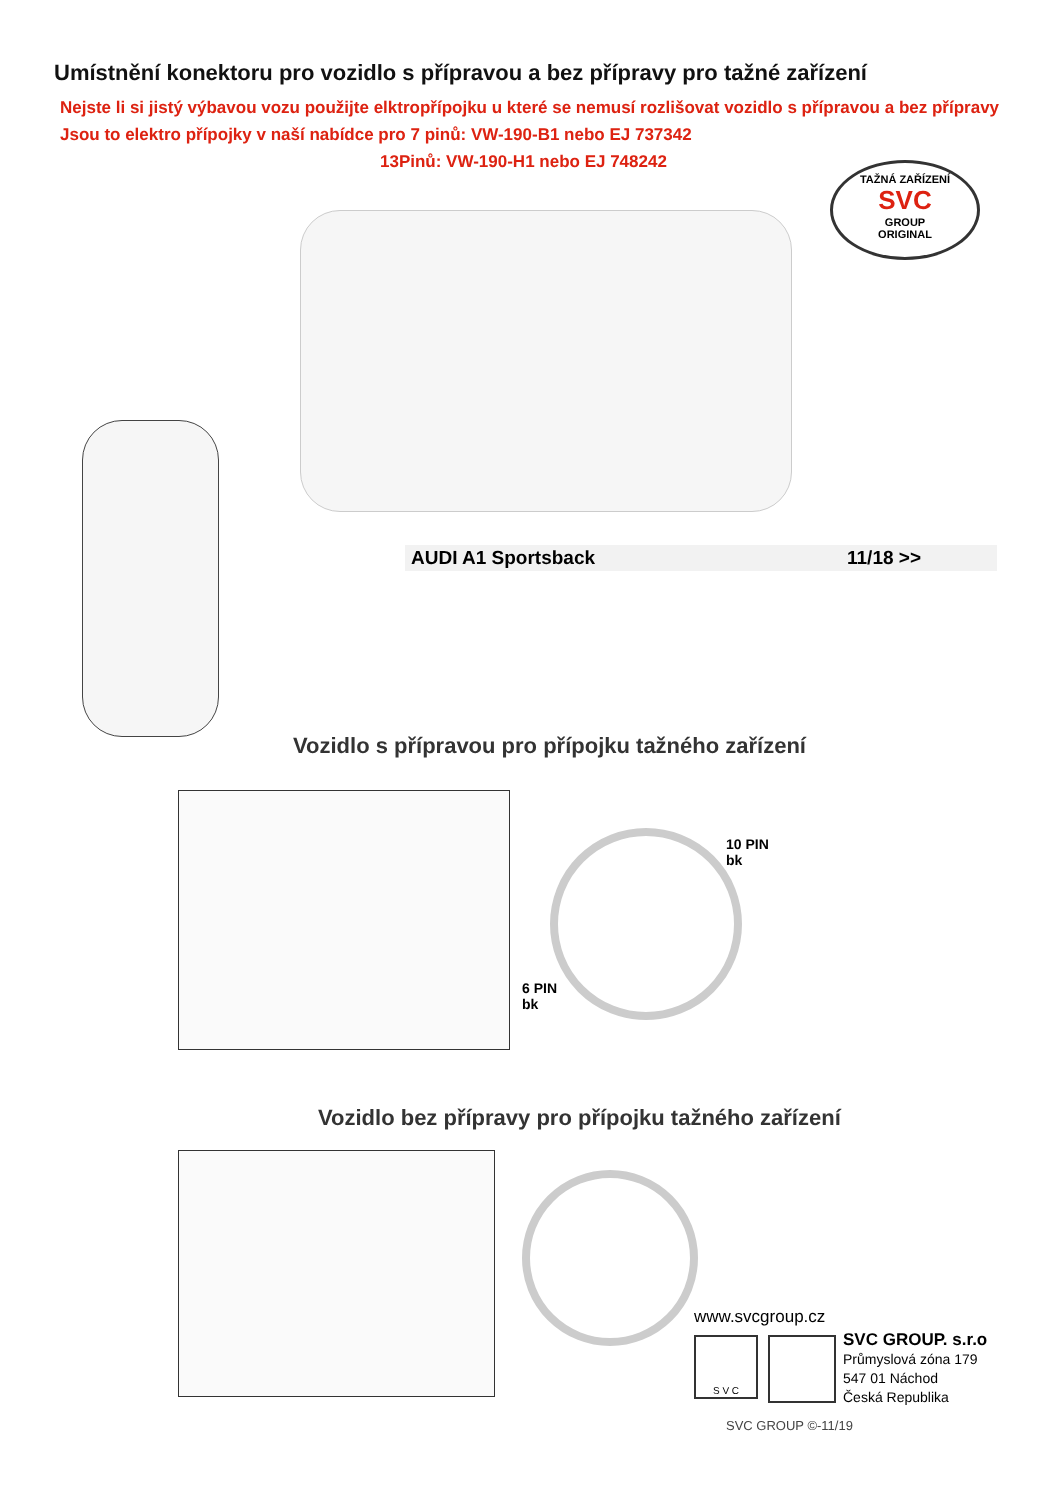Umístnění konektoru pro vozidlo s přípravou a bez přípravy pro tažné zařízení
Nejste li si jistý výbavou vozu použijte elktropřípojku u které se nemusí rozlišovat vozidlo s přípravou a bez přípravy
Jsou to elektro přípojky v naší nabídce pro 7 pinů: VW-190-B1 nebo EJ 737342
13Pinů: VW-190-H1 nebo EJ 748242
TAŽNÁ ZAŘÍZENÍ
SVC
GROUP
ORIGINAL
AUDI A1 Sportsback 11/18 >>
Vozidlo s přípravou pro přípojku tažného zařízení
10 PIN
bk
6 PIN
bk
Vozidlo bez přípravy pro přípojku tažného zařízení
www.svcgroup.cz
S V C
SVC GROUP. s.r.o
Průmyslová zóna 179
547 01 Náchod
Česká Republika
SVC GROUP ©-11/19